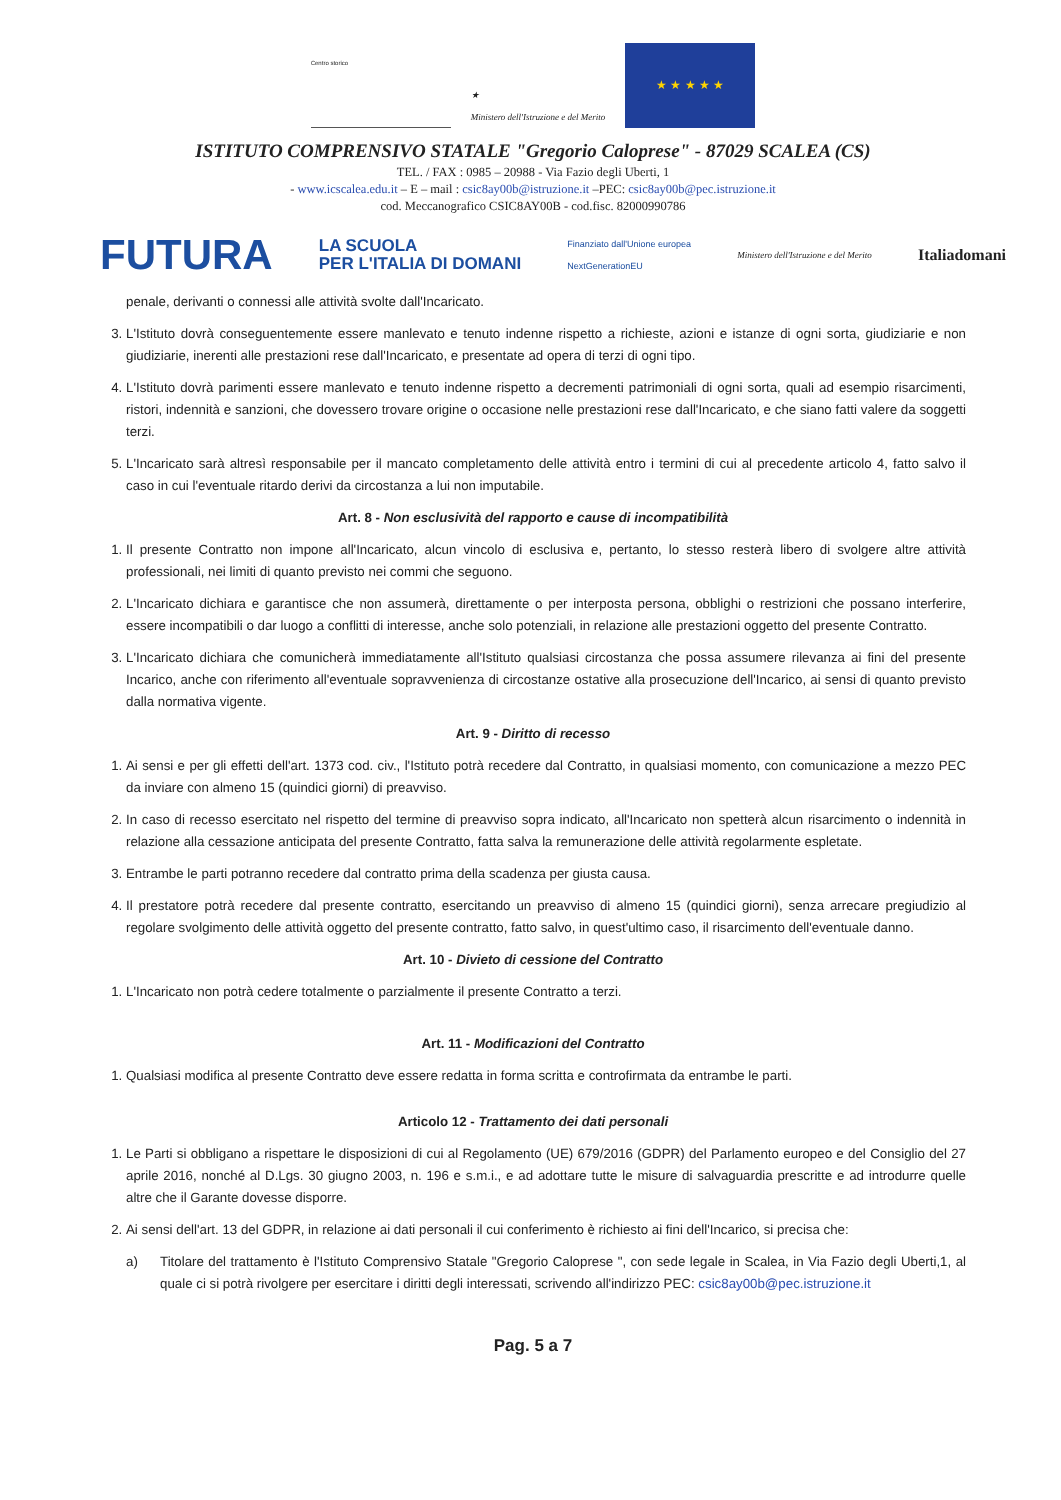Centro storico
★
Ministero dell'Istruzione e del Merito
★ ★ ★ ★ ★
ISTITUTO COMPRENSIVO STATALE "Gregorio Calopresе" - 87029 SCALEA (CS)
TEL. / FAX : 0985 – 20988 - Via Fazio degli Uberti, 1
- www.icscalea.edu.it – E – mail : csic8ay00b@istruzione.it –PEC: csic8ay00b@pec.istruzione.it
cod. Meccanografico CSIC8AY00B - cod.fisc. 82000990786
FUTURA LA SCUOLA
PER L'ITALIA DI DOMANI Finanziato dall'Unione europea
NextGenerationEU Ministero dell'Istruzione e del Merito Italiadomani
penale, derivanti o connessi alle attività svolte dall'Incaricato.
3. L'Istituto dovrà conseguentemente essere manlevato e tenuto indenne rispetto a richieste, azioni e istanze di ogni sorta, giudiziarie e non giudiziarie, inerenti alle prestazioni rese dall'Incaricato, e presentate ad opera di terzi di ogni tipo.
4. L'Istituto dovrà parimenti essere manlevato e tenuto indenne rispetto a decrementi patrimoniali di ogni sorta, quali ad esempio risarcimenti, ristori, indennità e sanzioni, che dovessero trovare origine o occasione nelle prestazioni rese dall'Incaricato, e che siano fatti valere da soggetti terzi.
5. L'Incaricato sarà altresì responsabile per il mancato completamento delle attività entro i termini di cui al precedente articolo 4, fatto salvo il caso in cui l'eventuale ritardo derivi da circostanza a lui non imputabile.
Art. 8 - Non esclusività del rapporto e cause di incompatibilità
1. Il presente Contratto non impone all'Incaricato, alcun vincolo di esclusiva e, pertanto, lo stesso resterà libero di svolgere altre attività professionali, nei limiti di quanto previsto nei commi che seguono.
2. L'Incaricato dichiara e garantisce che non assumerà, direttamente o per interposta persona, obblighi o restrizioni che possano interferire, essere incompatibili o dar luogo a conflitti di interesse, anche solo potenziali, in relazione alle prestazioni oggetto del presente Contratto.
3. L'Incaricato dichiara che comunicherà immediatamente all'Istituto qualsiasi circostanza che possa assumere rilevanza ai fini del presente Incarico, anche con riferimento all'eventuale sopravvenienza di circostanze ostative alla prosecuzione dell'Incarico, ai sensi di quanto previsto dalla normativa vigente.
Art. 9 - Diritto di recesso
1. Ai sensi e per gli effetti dell'art. 1373 cod. civ., l'Istituto potrà recedere dal Contratto, in qualsiasi momento, con comunicazione a mezzo PEC da inviare con almeno 15 (quindici giorni) di preavviso.
2. In caso di recesso esercitato nel rispetto del termine di preavviso sopra indicato, all'Incaricato non spetterà alcun risarcimento o indennità in relazione alla cessazione anticipata del presente Contratto, fatta salva la remunerazione delle attività regolarmente espletate.
3. Entrambe le parti potranno recedere dal contratto prima della scadenza per giusta causa.
4. Il prestatore potrà recedere dal presente contratto, esercitando un preavviso di almeno 15 (quindici giorni), senza arrecare pregiudizio al regolare svolgimento delle attività oggetto del presente contratto, fatto salvo, in quest'ultimo caso, il risarcimento dell'eventuale danno.
Art. 10 - Divieto di cessione del Contratto
1. L'Incaricato non potrà cedere totalmente o parzialmente il presente Contratto a terzi.
Art. 11 - Modificazioni del Contratto
1. Qualsiasi modifica al presente Contratto deve essere redatta in forma scritta e controfirmata da entrambe le parti.
Articolo 12 - Trattamento dei dati personali
1. Le Parti si obbligano a rispettare le disposizioni di cui al Regolamento (UE) 679/2016 (GDPR) del Parlamento europeo e del Consiglio del 27 aprile 2016, nonché al D.Lgs. 30 giugno 2003, n. 196 e s.m.i., e ad adottare tutte le misure di salvaguardia prescritte e ad introdurre quelle altre che il Garante dovesse disporre.
2. Ai sensi dell'art. 13 del GDPR, in relazione ai dati personali il cui conferimento è richiesto ai fini dell'Incarico, si precisa che:
a) Titolare del trattamento è l'Istituto Comprensivo Statale "Gregorio Calopresе ", con sede legale in Scalea, in Via Fazio degli Uberti,1, al quale ci si potrà rivolgere per esercitare i diritti degli interessati, scrivendo all'indirizzo PEC: csic8ay00b@pec.istruzione.it
Pag. 5 a 7